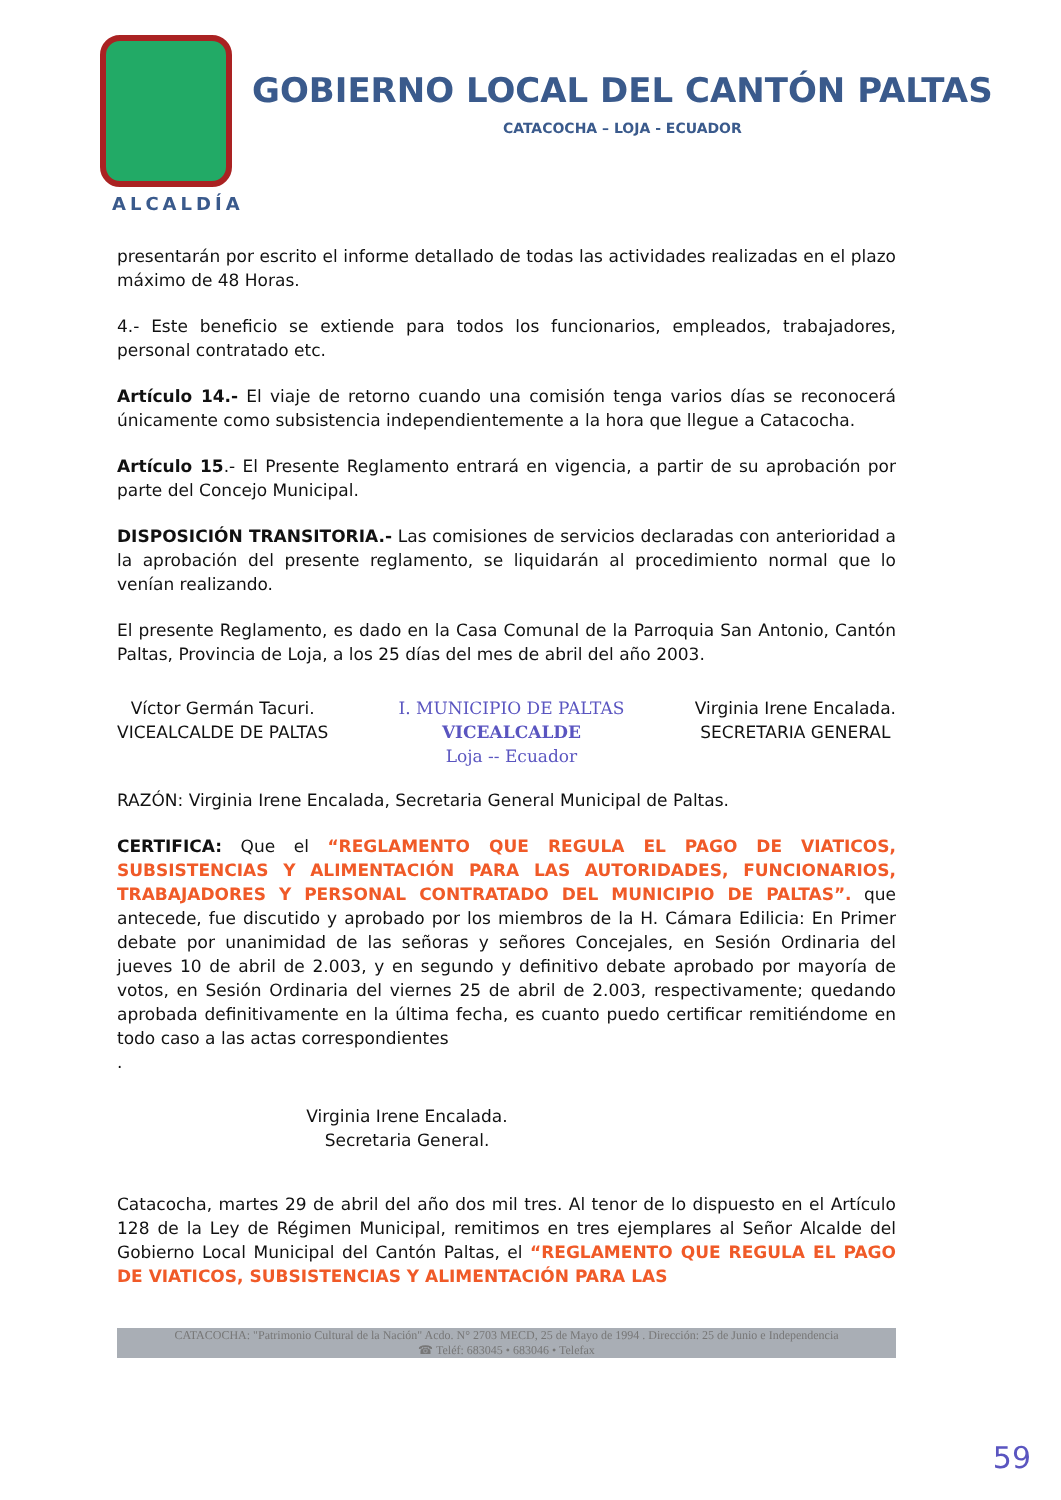GOBIERNO LOCAL DEL CANTÓN PALTAS
CATACOCHA – LOJA - ECUADOR
ALCALDÍA
presentarán por escrito el informe detallado de todas las actividades realizadas en el plazo máximo de 48 Horas.
4.- Este beneficio se extiende para todos los funcionarios, empleados, trabajadores, personal contratado etc.
Artículo 14.- El viaje de retorno cuando una comisión tenga varios días se reconocerá únicamente como subsistencia independientemente a la hora que llegue a Catacocha.
Artículo 15.- El Presente Reglamento entrará en vigencia, a partir de su aprobación por parte del Concejo Municipal.
DISPOSICIÓN TRANSITORIA.- Las comisiones de servicios declaradas con anterioridad a la aprobación del presente reglamento, se liquidarán al procedimiento normal que lo venían realizando.
El presente Reglamento, es dado en la Casa Comunal de la Parroquia San Antonio, Cantón Paltas, Provincia de Loja, a los 25 días del mes de abril del año 2003.
Víctor Germán Tacuri.
VICEALCALDE DE PALTAS
I. MUNICIPIO DE PALTAS
VICEALCALDE
Loja -- Ecuador
Virginia Irene Encalada.
SECRETARIA GENERAL
RAZÓN: Virginia Irene Encalada, Secretaria General Municipal de Paltas.
CERTIFICA: Que el “REGLAMENTO QUE REGULA EL PAGO DE VIATICOS, SUBSISTENCIAS Y ALIMENTACIÓN PARA LAS AUTORIDADES, FUNCIONARIOS, TRABAJADORES Y PERSONAL CONTRATADO DEL MUNICIPIO DE PALTAS”. que antecede, fue discutido y aprobado por los miembros de la H. Cámara Edilicia: En Primer debate por unanimidad de las señoras y señores Concejales, en Sesión Ordinaria del jueves 10 de abril de 2.003, y en segundo y definitivo debate aprobado por mayoría de votos, en Sesión Ordinaria del viernes 25 de abril de 2.003, respectivamente; quedando aprobada definitivamente en la última fecha, es cuanto puedo certificar remitiéndome en todo caso a las actas correspondientes
.
Virginia Irene Encalada.
Secretaria General.
Catacocha, martes 29 de abril del año dos mil tres. Al tenor de lo dispuesto en el Artículo 128 de la Ley de Régimen Municipal, remitimos en tres ejemplares al Señor Alcalde del Gobierno Local Municipal del Cantón Paltas, el “REGLAMENTO QUE REGULA EL PAGO DE VIATICOS, SUBSISTENCIAS Y ALIMENTACIÓN PARA LAS
CATACOCHA: "Patrimonio Cultural de la Nación" Acdo. N° 2703 MECD, 25 de Mayo de 1994 . Dirección: 25 de Junio e Independencia
☎ Teléf: 683045 • 683046 • Telefax
59